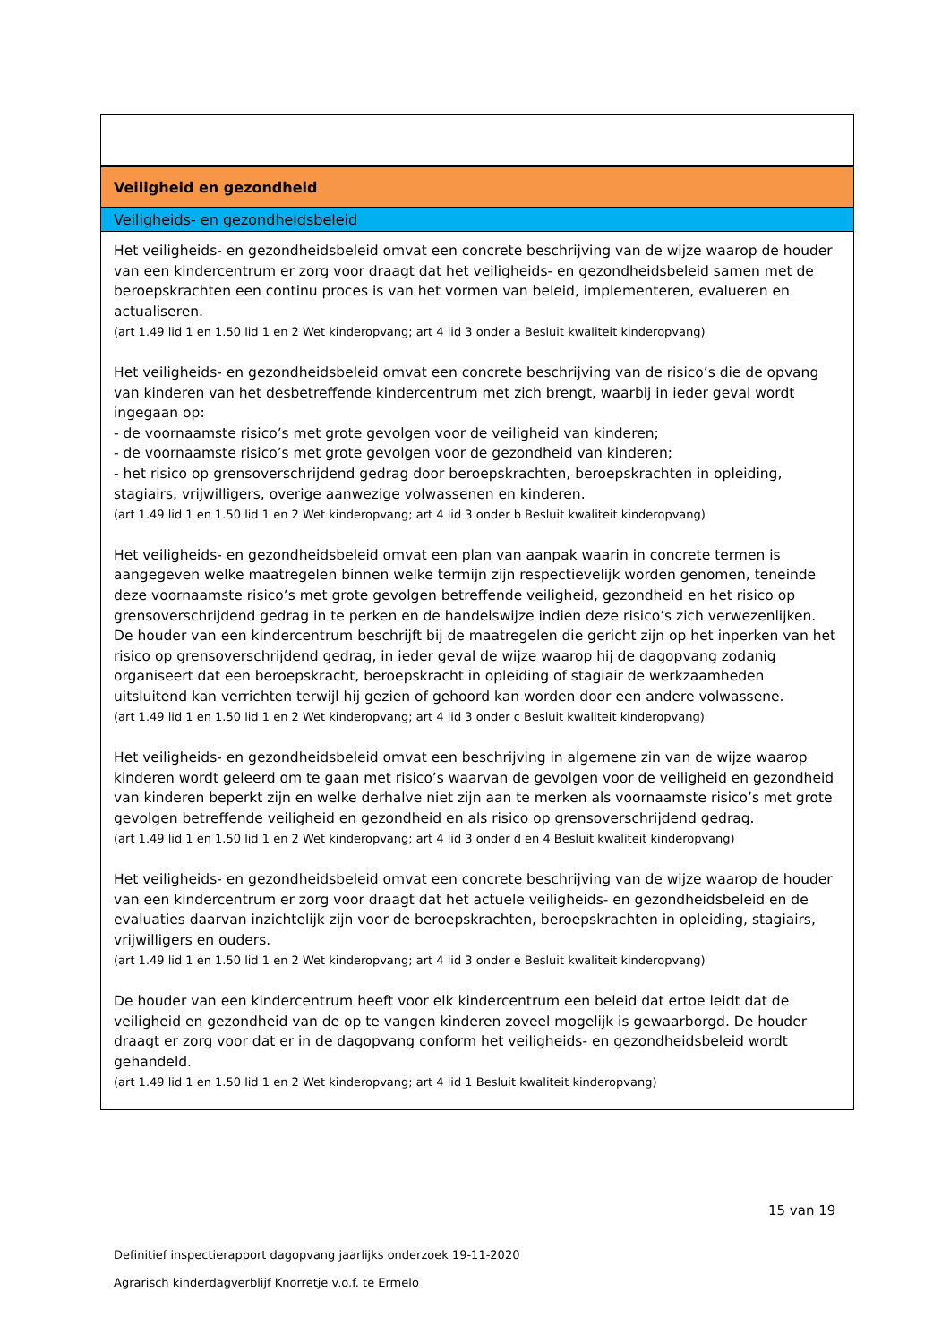| Veiligheid en gezondheid |
| Veiligheids- en gezondheidsbeleid |
| Het veiligheids- en gezondheidsbeleid omvat een concrete beschrijving van de wijze waarop de houder van een kindercentrum er zorg voor draagt dat het veiligheids- en gezondheidsbeleid samen met de beroepskrachten een continu proces is van het vormen van beleid, implementeren, evalueren en actualiseren. (art 1.49 lid 1 en 1.50 lid 1 en 2 Wet kinderopvang; art 4 lid 3 onder a Besluit kwaliteit kinderopvang) Het veiligheids- en gezondheidsbeleid omvat een concrete beschrijving van de risico’s die de opvang van kinderen van het desbetreffende kindercentrum met zich brengt, waarbij in ieder geval wordt ingegaan op: - de voornaamste risico’s met grote gevolgen voor de veiligheid van kinderen; - de voornaamste risico’s met grote gevolgen voor de gezondheid van kinderen; - het risico op grensoverschrijdend gedrag door beroepskrachten, beroepskrachten in opleiding, stagiairs, vrijwilligers, overige aanwezige volwassenen en kinderen. (art 1.49 lid 1 en 1.50 lid 1 en 2 Wet kinderopvang; art 4 lid 3 onder b Besluit kwaliteit kinderopvang) Het veiligheids- en gezondheidsbeleid omvat een plan van aanpak waarin in concrete termen is aangegeven welke maatregelen binnen welke termijn zijn respectievelijk worden genomen, teneinde deze voornaamste risico’s met grote gevolgen betreffende veiligheid, gezondheid en het risico op grensoverschrijdend gedrag in te perken en de handelswijze indien deze risico’s zich verwezenlijken. De houder van een kindercentrum beschrijft bij de maatregelen die gericht zijn op het inperken van het risico op grensoverschrijdend gedrag, in ieder geval de wijze waarop hij de dagopvang zodanig organiseert dat een beroepskracht, beroepskracht in opleiding of stagiair de werkzaamheden uitsluitend kan verrichten terwijl hij gezien of gehoord kan worden door een andere volwassene. (art 1.49 lid 1 en 1.50 lid 1 en 2 Wet kinderopvang; art 4 lid 3 onder c Besluit kwaliteit kinderopvang) Het veiligheids- en gezondheidsbeleid omvat een beschrijving in algemene zin van de wijze waarop kinderen wordt geleerd om te gaan met risico’s waarvan de gevolgen voor de veiligheid en gezondheid van kinderen beperkt zijn en welke derhalve niet zijn aan te merken als voornaamste risico’s met grote gevolgen betreffende veiligheid en gezondheid en als risico op grensoverschrijdend gedrag. (art 1.49 lid 1 en 1.50 lid 1 en 2 Wet kinderopvang; art 4 lid 3 onder d en 4 Besluit kwaliteit kinderopvang) Het veiligheids- en gezondheidsbeleid omvat een concrete beschrijving van de wijze waarop de houder van een kindercentrum er zorg voor draagt dat het actuele veiligheids- en gezondheidsbeleid en de evaluaties daarvan inzichtelijk zijn voor de beroepskrachten, beroepskrachten in opleiding, stagiairs, vrijwilligers en ouders. (art 1.49 lid 1 en 1.50 lid 1 en 2 Wet kinderopvang; art 4 lid 3 onder e Besluit kwaliteit kinderopvang) De houder van een kindercentrum heeft voor elk kindercentrum een beleid dat ertoe leidt dat de veiligheid en gezondheid van de op te vangen kinderen zoveel mogelijk is gewaarborgd. De houder draagt er zorg voor dat er in de dagopvang conform het veiligheids- en gezondheidsbeleid wordt gehandeld. (art 1.49 lid 1 en 1.50 lid 1 en 2 Wet kinderopvang; art 4 lid 1 Besluit kwaliteit kinderopvang) |
15 van 19
Definitief inspectierapport dagopvang jaarlijks onderzoek 19-11-2020
Agrarisch kinderdagverblijf Knorretje v.o.f. te Ermelo